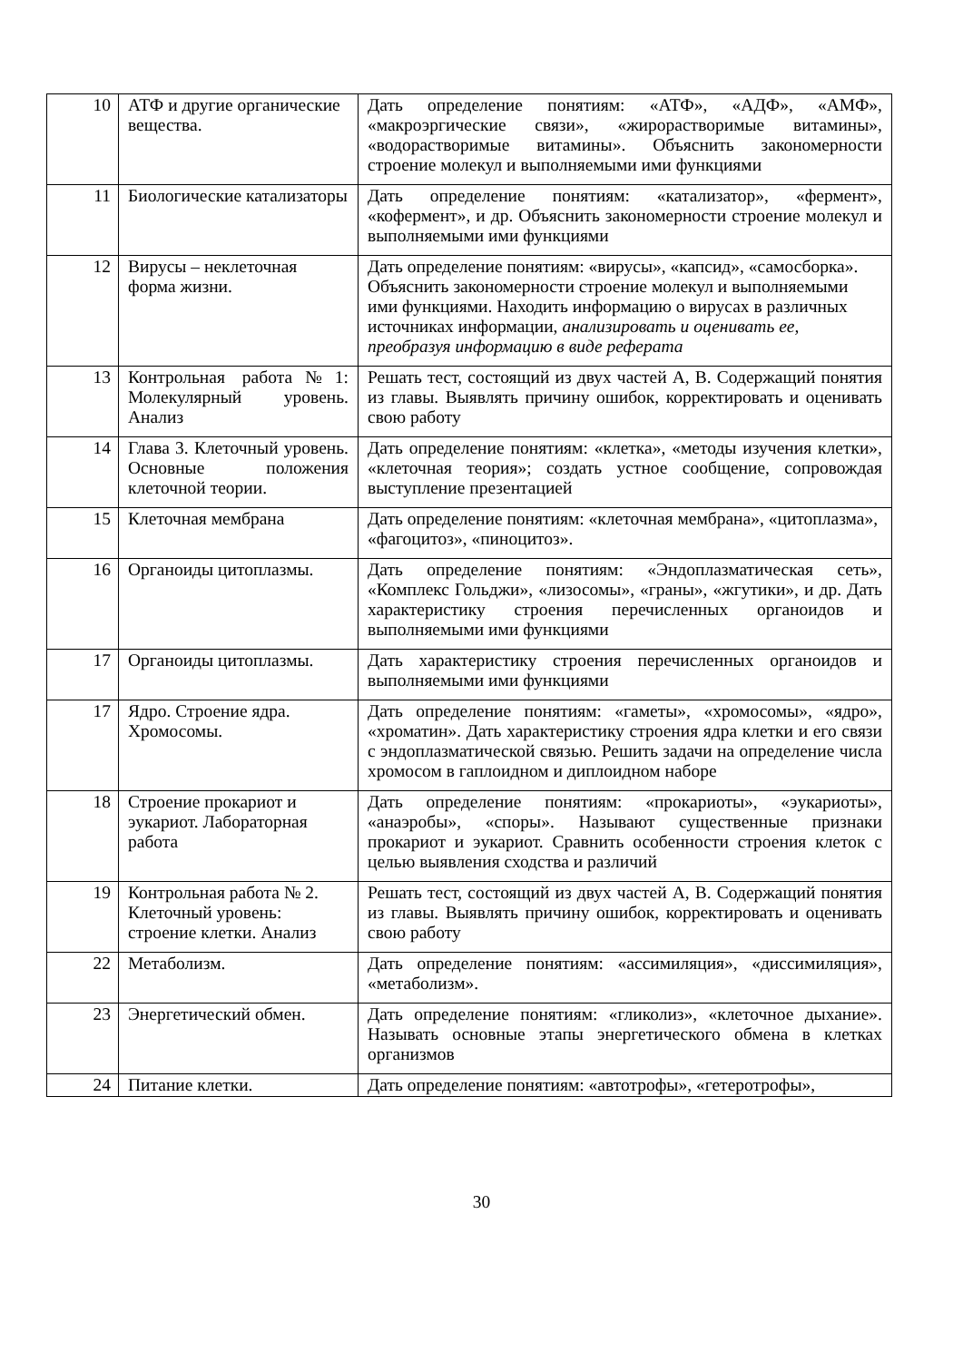| 10 | АТФ и другие органические вещества. | Дать определение понятиям: «АТФ», «АДФ», «АМФ», «макроэргические связи», «жирорастворимые витамины», «водорастворимые витамины». Объяснить закономерности строение молекул и выполняемыми ими функциями |
| 11 | Биологические катализаторы | Дать определение понятиям: «катализатор», «фермент», «кофермент», и др. Объяснить закономерности строение молекул и выполняемыми ими функциями |
| 12 | Вирусы – неклеточная форма жизни. | Дать определение понятиям: «вирусы», «капсид», «самосборка». Объяснить закономерности строение молекул и выполняемыми ими функциями. Находить информацию о вирусах в различных источниках информации, анализировать и оценивать ее, преобразуя информацию в виде реферата |
| 13 | Контрольная работа№1: Молекулярный уровень. Анализ | Решать тест, состоящий из двух частей А, В. Содержащий понятия из главы. Выявлять причину ошибок, корректировать и оценивать свою работу |
| 14 | Глава 3. Клеточный уровень. Основные положения клеточной теории. | Дать определение понятиям: «клетка», «методы изучения клетки», «клеточная теория»; создать устное сообщение, сопровождая выступление презентацией |
| 15 | Клеточная мембрана | Дать определение понятиям: «клеточная мембрана», «цитоплазма», «фагоцитоз», «пиноцитоз». |
| 16 | Органоиды цитоплазмы. | Дать определение понятиям: «Эндоплазматическая сеть», «Комплекс Гольджи», «лизосомы», «граны», «жгутики», и др. Дать характеристику строения перечисленных органоидов и выполняемыми ими функциями |
| 17 | Органоиды цитоплазмы. | Дать характеристику строения перечисленных органоидов и выполняемыми ими функциями |
| 17 | Ядро. Строение ядра. Хромосомы. | Дать определение понятиям: «гаметы», «хромосомы», «ядро», «хроматин». Дать характеристику строения ядра клетки и его связи с эндоплазматической связью. Решить задачи на определение числа хромосом в гаплоидном и диплоидном наборе |
| 18 | Строение прокариот и эукариот. Лабораторная работа | Дать определение понятиям: «прокариоты», «эукариоты», «анаэробы», «споры». Называют существенные признаки прокариот и эукариот. Сравнить особенности строения клеток с целью выявления сходства и различий |
| 19 | Контрольная работа № 2. Клеточный уровень: строение клетки. Анализ | Решать тест, состоящий из двух частей А, В. Содержащий понятия из главы. Выявлять причину ошибок, корректировать и оценивать свою работу |
| 22 | Метаболизм. | Дать определение понятиям: «ассимиляция», «диссимиляция», «метаболизм». |
| 23 | Энергетический обмен. | Дать определение понятиям: «гликолиз», «клеточное дыхание». Называть основные этапы энергетического обмена в клетках организмов |
| 24 | Питание клетки. | Дать определение понятиям: «автотрофы», «гетеротрофы», |
30